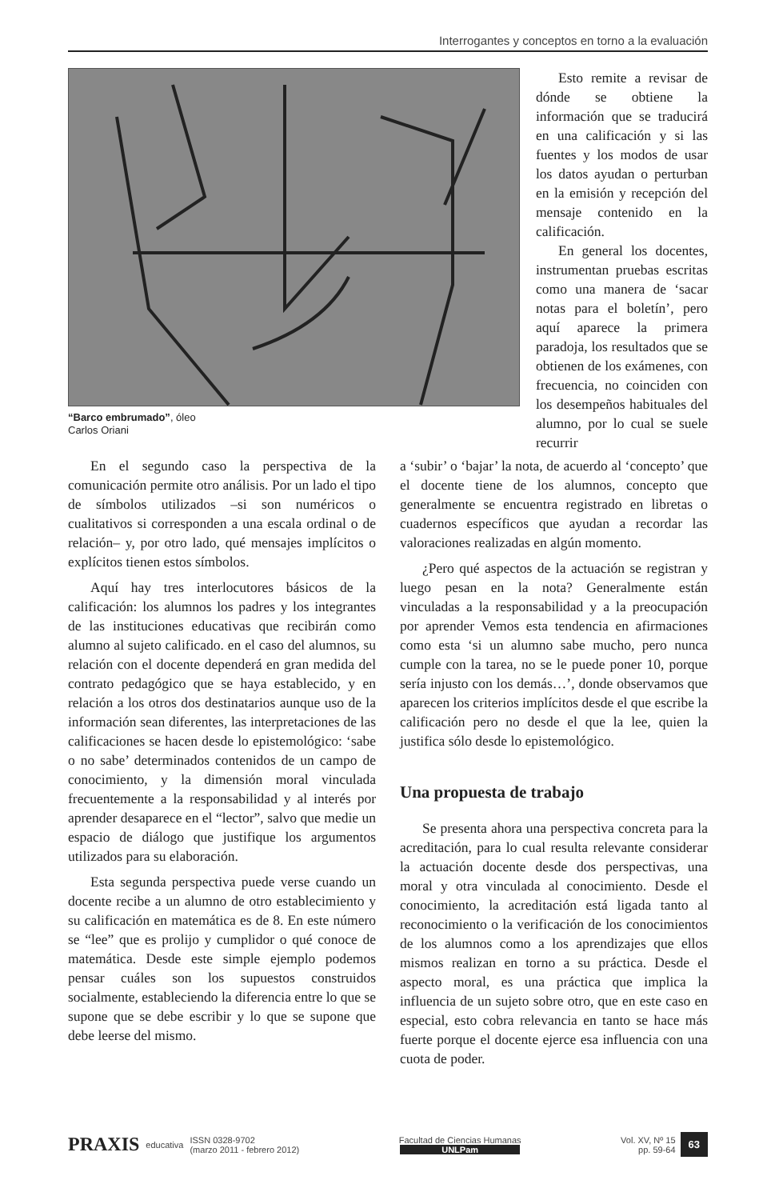Interrogantes y conceptos en torno a la evaluación
“Barco embrumado”, óleo
Carlos Oriani
Esto remite a revisar de dónde se obtiene la información que se traducirá en una calificación y si las fuentes y los modos de usar los datos ayudan o perturban en la emisión y recepción del mensaje contenido en la calificación.
En general los docentes, instrumentan pruebas escritas como una manera de ‘sacar notas para el boletín’, pero aquí aparece la primera paradoja, los resultados que se obtienen de los exámenes, con frecuencia, no coinciden con los desempeños habituales del alumno, por lo cual se suele recurrir
En el segundo caso la perspectiva de la comunicación permite otro análisis. Por un lado el tipo de símbolos utilizados –si son numéricos o cualitativos si corresponden a una escala ordinal o de relación– y, por otro lado, qué mensajes implícitos o explícitos tienen estos símbolos.
Aquí hay tres interlocutores básicos de la calificación: los alumnos los padres y los integrantes de las instituciones educativas que recibirán como alumno al sujeto calificado. en el caso del alumnos, su relación con el docente dependerá en gran medida del contrato pedagógico que se haya establecido, y en relación a los otros dos destinatarios aunque uso de la información sean diferentes, las interpretaciones de las calificaciones se hacen desde lo epistemológico: ‘sabe o no sabe’ determinados contenidos de un campo de conocimiento, y la dimensión moral vinculada frecuentemente a la responsabilidad y al interés por aprender desaparece en el “lector”, salvo que medie un espacio de diálogo que justifique los argumentos utilizados para su elaboración.
Esta segunda perspectiva puede verse cuando un docente recibe a un alumno de otro establecimiento y su calificación en matemática es de 8. En este número se “lee” que es prolijo y cumplidor o qué conoce de matemática. Desde este simple ejemplo podemos pensar cuáles son los supuestos construidos socialmente, estableciendo la diferencia entre lo que se supone que se debe escribir y lo que se supone que debe leerse del mismo.
a ‘subir’ o ‘bajar’ la nota, de acuerdo al ‘concepto’ que el docente tiene de los alumnos, concepto que generalmente se encuentra registrado en libretas o cuadernos específicos que ayudan a recordar las valoraciones realizadas en algún momento.
¿Pero qué aspectos de la actuación se registran y luego pesan en la nota? Generalmente están vinculadas a la responsabilidad y a la preocupación por aprender Vemos esta tendencia en afirmaciones como esta ‘si un alumno sabe mucho, pero nunca cumple con la tarea, no se le puede poner 10, porque sería injusto con los demás…’, donde observamos que aparecen los criterios implícitos desde el que escribe la calificación pero no desde el que la lee, quien la justifica sólo desde lo epistemológico.
Una propuesta de trabajo
Se presenta ahora una perspectiva concreta para la acreditación, para lo cual resulta relevante considerar la actuación docente desde dos perspectivas, una moral y otra vinculada al conocimiento. Desde el conocimiento, la acreditación está ligada tanto al reconocimiento o la verificación de los conocimientos de los alumnos como a los aprendizajes que ellos mismos realizan en torno a su práctica. Desde el aspecto moral, es una práctica que implica la influencia de un sujeto sobre otro, que en este caso en especial, esto cobra relevancia en tanto se hace más fuerte porque el docente ejerce esa influencia con una cuota de poder.
PRAXIS educativa ISSN 0328-9702
(marzo 2011 - febrero 2012)
Facultad de Ciencias Humanas
UNLPam
Vol. XV, Nº 15
pp. 59-64 63